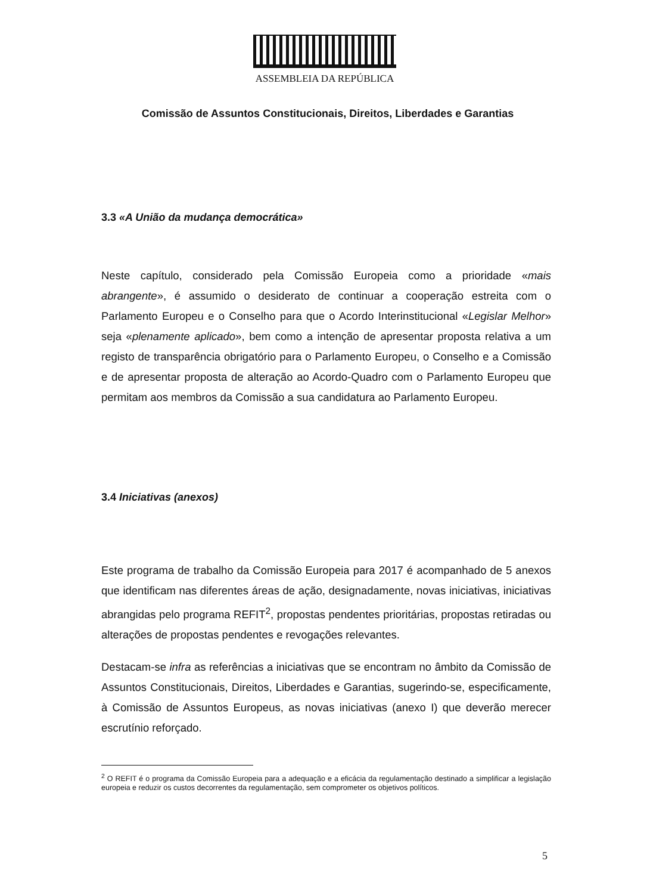ASSEMBLEIA DA REPÚBLICA
Comissão de Assuntos Constitucionais, Direitos, Liberdades e Garantias
3.3 «A União da mudança democrática»
Neste capítulo, considerado pela Comissão Europeia como a prioridade «mais abrangente», é assumido o desiderato de continuar a cooperação estreita com o Parlamento Europeu e o Conselho para que o Acordo Interinstitucional «Legislar Melhor» seja «plenamente aplicado», bem como a intenção de apresentar proposta relativa a um registo de transparência obrigatório para o Parlamento Europeu, o Conselho e a Comissão e de apresentar proposta de alteração ao Acordo-Quadro com o Parlamento Europeu que permitam aos membros da Comissão a sua candidatura ao Parlamento Europeu.
3.4 Iniciativas (anexos)
Este programa de trabalho da Comissão Europeia para 2017 é acompanhado de 5 anexos que identificam nas diferentes áreas de ação, designadamente, novas iniciativas, iniciativas abrangidas pelo programa REFIT<sup>2</sup>, propostas pendentes prioritárias, propostas retiradas ou alterações de propostas pendentes e revogações relevantes.
Destacam-se infra as referências a iniciativas que se encontram no âmbito da Comissão de Assuntos Constitucionais, Direitos, Liberdades e Garantias, sugerindo-se, especificamente, à Comissão de Assuntos Europeus, as novas iniciativas (anexo I) que deverão merecer escrutínio reforçado.
<sup>2</sup> O REFIT é o programa da Comissão Europeia para a adequação e a eficácia da regulamentação destinado a simplificar a legislação europeia e reduzir os custos decorrentes da regulamentação, sem comprometer os objetivos políticos.
5